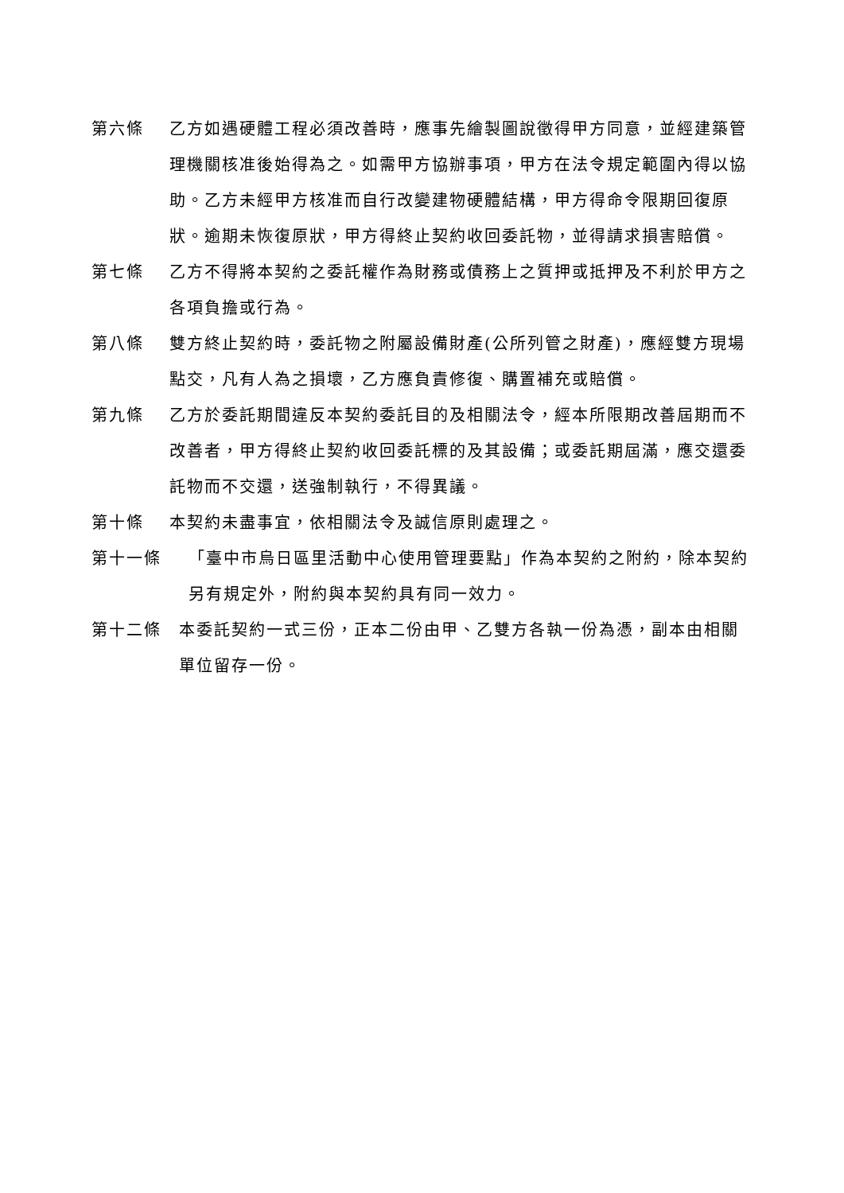第六條 乙方如遇硬體工程必須改善時，應事先繪製圖說徵得甲方同意，並經建築管理機關核准後始得為之。如需甲方協辦事項，甲方在法令規定範圍內得以協助。乙方未經甲方核准而自行改變建物硬體結構，甲方得命令限期回復原狀。逾期未恢復原狀，甲方得終止契約收回委託物，並得請求損害賠償。
第七條 乙方不得將本契約之委託權作為財務或債務上之質押或抵押及不利於甲方之各項負擔或行為。
第八條 雙方終止契約時，委託物之附屬設備財產(公所列管之財產)，應經雙方現場點交，凡有人為之損壞，乙方應負責修復、購置補充或賠償。
第九條 乙方於委託期間違反本契約委託目的及相關法令，經本所限期改善屆期而不改善者，甲方得終止契約收回委託標的及其設備；或委託期屆滿，應交還委託物而不交還，送強制執行，不得異議。
第十條 本契約未盡事宜，依相關法令及誠信原則處理之。
第十一條 「臺中市烏日區里活動中心使用管理要點」作為本契約之附約，除本契約另有規定外，附約與本契約具有同一效力。
第十二條 本委託契約一式三份，正本二份由甲、乙雙方各執一份為憑，副本由相關單位留存一份。